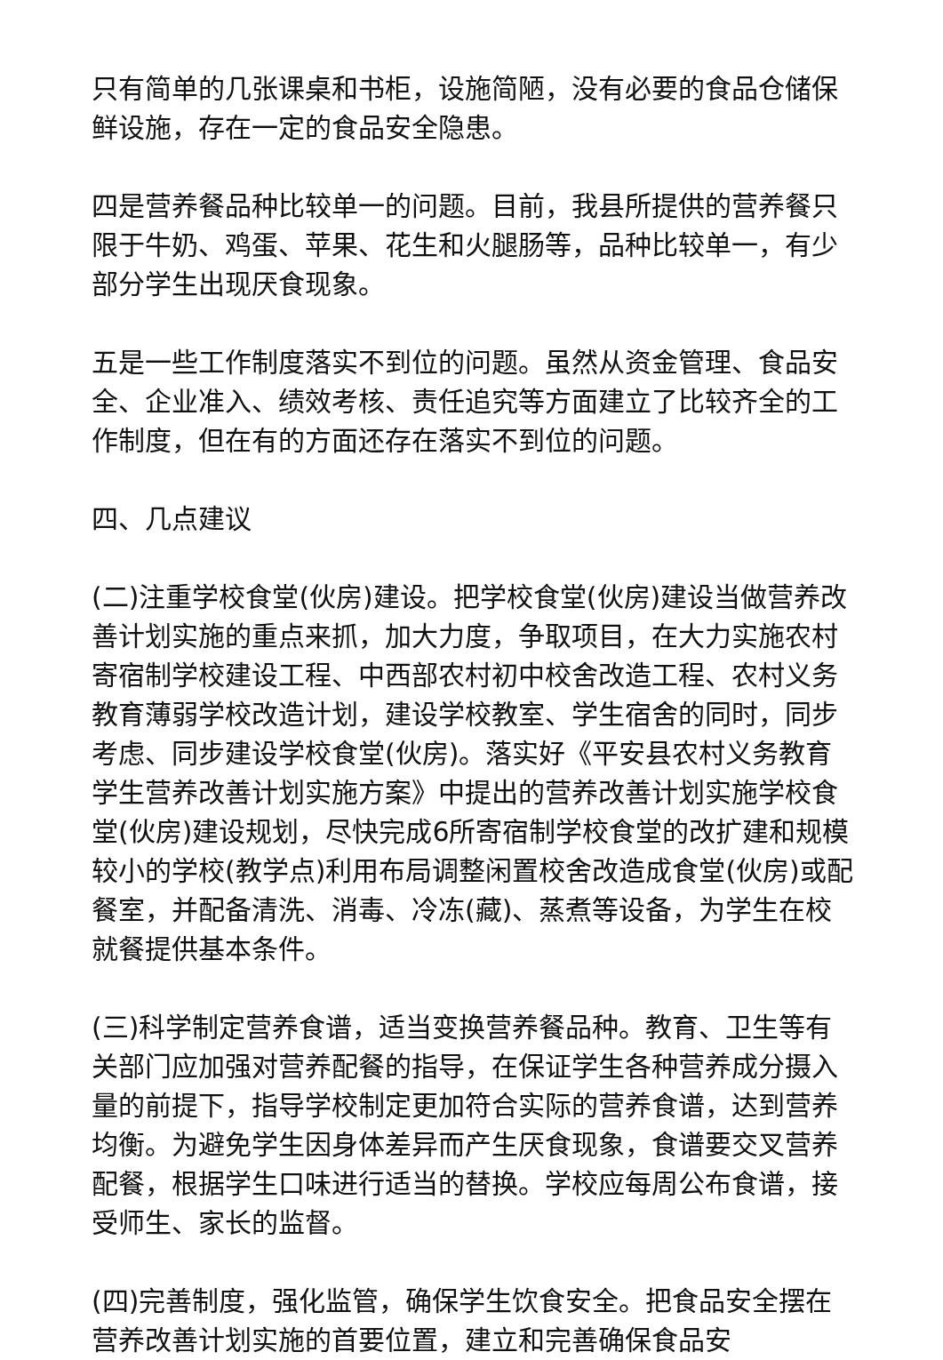只有简单的几张课桌和书柜，设施简陋，没有必要的食品仓储保鲜设施，存在一定的食品安全隐患。
四是营养餐品种比较单一的问题。目前，我县所提供的营养餐只限于牛奶、鸡蛋、苹果、花生和火腿肠等，品种比较单一，有少部分学生出现厌食现象。
五是一些工作制度落实不到位的问题。虽然从资金管理、食品安全、企业准入、绩效考核、责任追究等方面建立了比较齐全的工作制度，但在有的方面还存在落实不到位的问题。
四、几点建议
(二)注重学校食堂(伙房)建设。把学校食堂(伙房)建设当做营养改善计划实施的重点来抓，加大力度，争取项目，在大力实施农村寄宿制学校建设工程、中西部农村初中校舍改造工程、农村义务教育薄弱学校改造计划，建设学校教室、学生宿舍的同时，同步考虑、同步建设学校食堂(伙房)。落实好《平安县农村义务教育学生营养改善计划实施方案》中提出的营养改善计划实施学校食堂(伙房)建设规划，尽快完成6所寄宿制学校食堂的改扩建和规模较小的学校(教学点)利用布局调整闲置校舍改造成食堂(伙房)或配餐室，并配备清洗、消毒、冷冻(藏)、蒸煮等设备，为学生在校就餐提供基本条件。
(三)科学制定营养食谱，适当变换营养餐品种。教育、卫生等有关部门应加强对营养配餐的指导，在保证学生各种营养成分摄入量的前提下，指导学校制定更加符合实际的营养食谱，达到营养均衡。为避免学生因身体差异而产生厌食现象，食谱要交叉营养配餐，根据学生口味进行适当的替换。学校应每周公布食谱，接受师生、家长的监督。
(四)完善制度，强化监管，确保学生饮食安全。把食品安全摆在营养改善计划实施的首要位置，建立和完善确保食品安